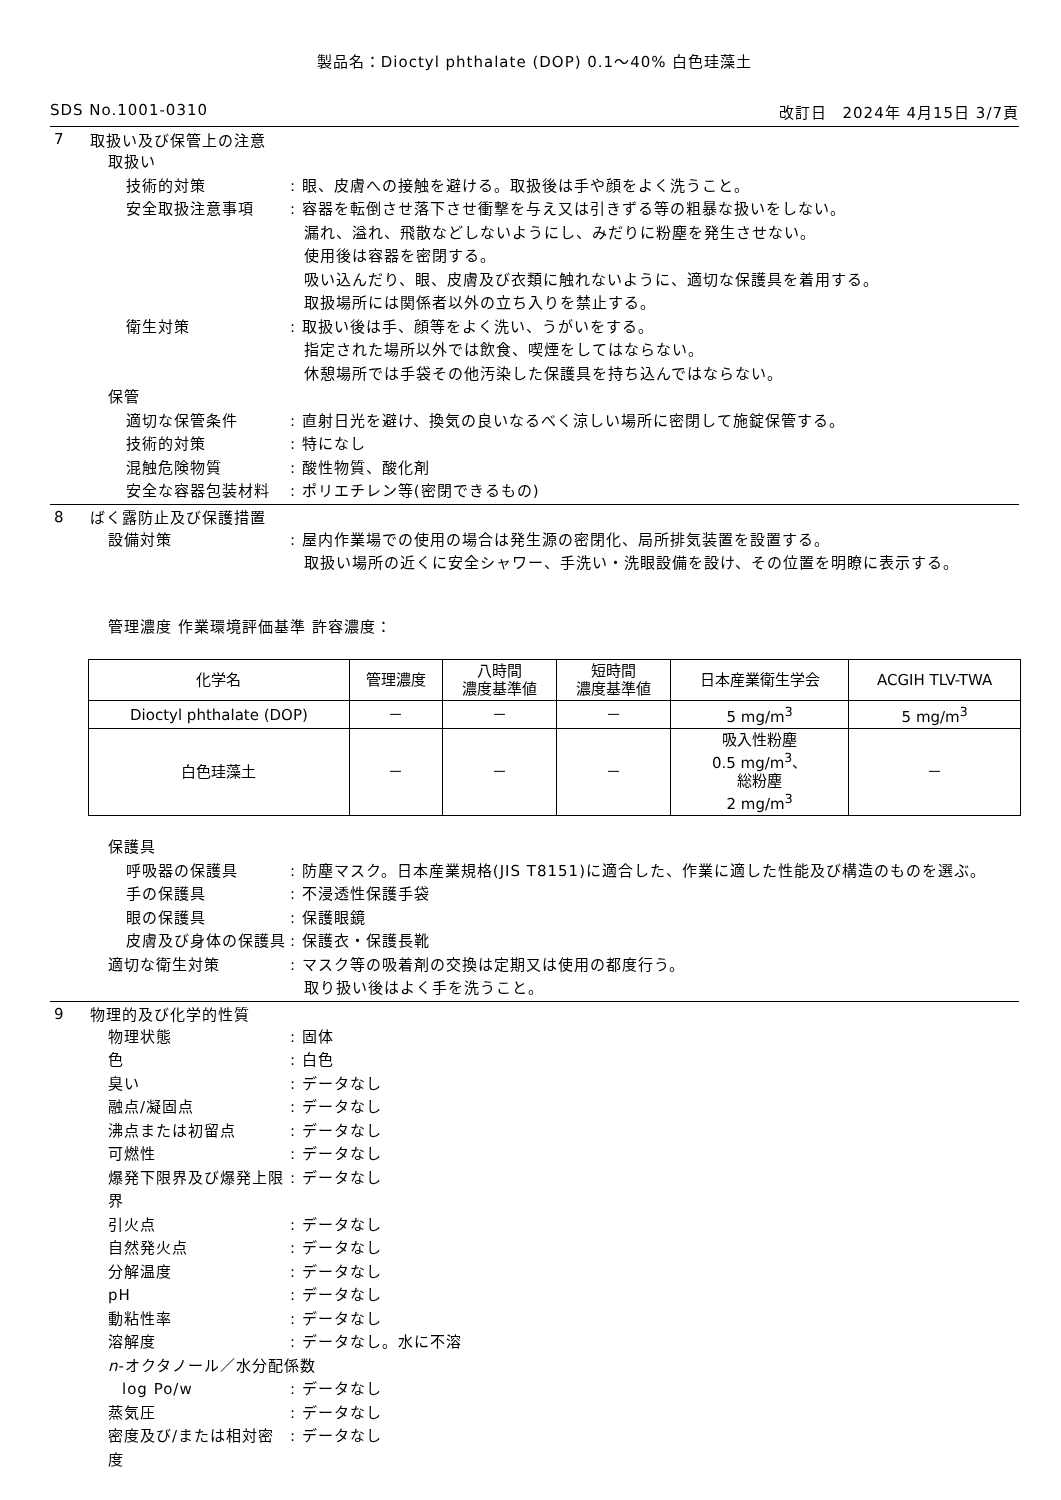製品名：Dioctyl phthalate (DOP) 0.1～40% 白色珪藻土
SDS No.1001-0310 改訂日　2024年 4月15日 3/7頁
7 取扱い及び保管上の注意
取扱い
技術的対策 : 眼、皮膚への接触を避ける。取扱後は手や顔をよく洗うこと。
安全取扱注意事項 : 容器を転倒させ落下させ衝撃を与え又は引きずる等の粗暴な扱いをしない。
漏れ、溢れ、飛散などしないようにし、みだりに粉塵を発生させない。
使用後は容器を密閉する。
吸い込んだり、眼、皮膚及び衣類に触れないように、適切な保護具を着用する。
取扱場所には関係者以外の立ち入りを禁止する。
衛生対策 : 取扱い後は手、顔等をよく洗い、うがいをする。
指定された場所以外では飲食、喫煙をしてはならない。
休憩場所では手袋その他汚染した保護具を持ち込んではならない。
保管
適切な保管条件 : 直射日光を避け、換気の良いなるべく涼しい場所に密閉して施錠保管する。
技術的対策 : 特になし
混触危険物質 : 酸性物質、酸化剤
安全な容器包装材料 : ポリエチレン等(密閉できるもの)
8 ばく露防止及び保護措置
設備対策 : 屋内作業場での使用の場合は発生源の密閉化、局所排気装置を設置する。
取扱い場所の近くに安全シャワー、手洗い・洗眼設備を設け、その位置を明瞭に表示する。
管理濃度 作業環境評価基準 許容濃度：
| 化学名 | 管理濃度 | 八時間 濃度基準値 | 短時間 濃度基準値 | 日本産業衛生学会 | ACGIH TLV-TWA |
| --- | --- | --- | --- | --- | --- |
| Dioctyl phthalate (DOP) | － | － | － | 5 mg/m<sup>3</sup> | 5 mg/m<sup>3</sup> |
| 白色珪藻土 | － | － | － | 吸入性粉塵 0.5 mg/m<sup>3</sup>、 総粉塵 2 mg/m<sup>3</sup> | － |
保護具
呼吸器の保護具 : 防塵マスク。日本産業規格(JIS T8151)に適合した、作業に適した性能及び構造のものを選ぶ。
手の保護具 : 不浸透性保護手袋
眼の保護具 : 保護眼鏡
皮膚及び身体の保護具 : 保護衣・保護長靴
適切な衛生対策 : マスク等の吸着剤の交換は定期又は使用の都度行う。
取り扱い後はよく手を洗うこと。
9 物理的及び化学的性質
物理状態 : 固体
色 : 白色
臭い : データなし
融点/凝固点 : データなし
沸点または初留点 : データなし
可燃性 : データなし
爆発下限界及び爆発上限界
: データなし
引火点 : データなし
自然発火点 : データなし
分解温度 : データなし
pH : データなし
動粘性率 : データなし
溶解度 : データなし。水に不溶
n-オクタノール／水分配係数
log Po/w : データなし
蒸気圧 : データなし
密度及び/または相対密度
: データなし